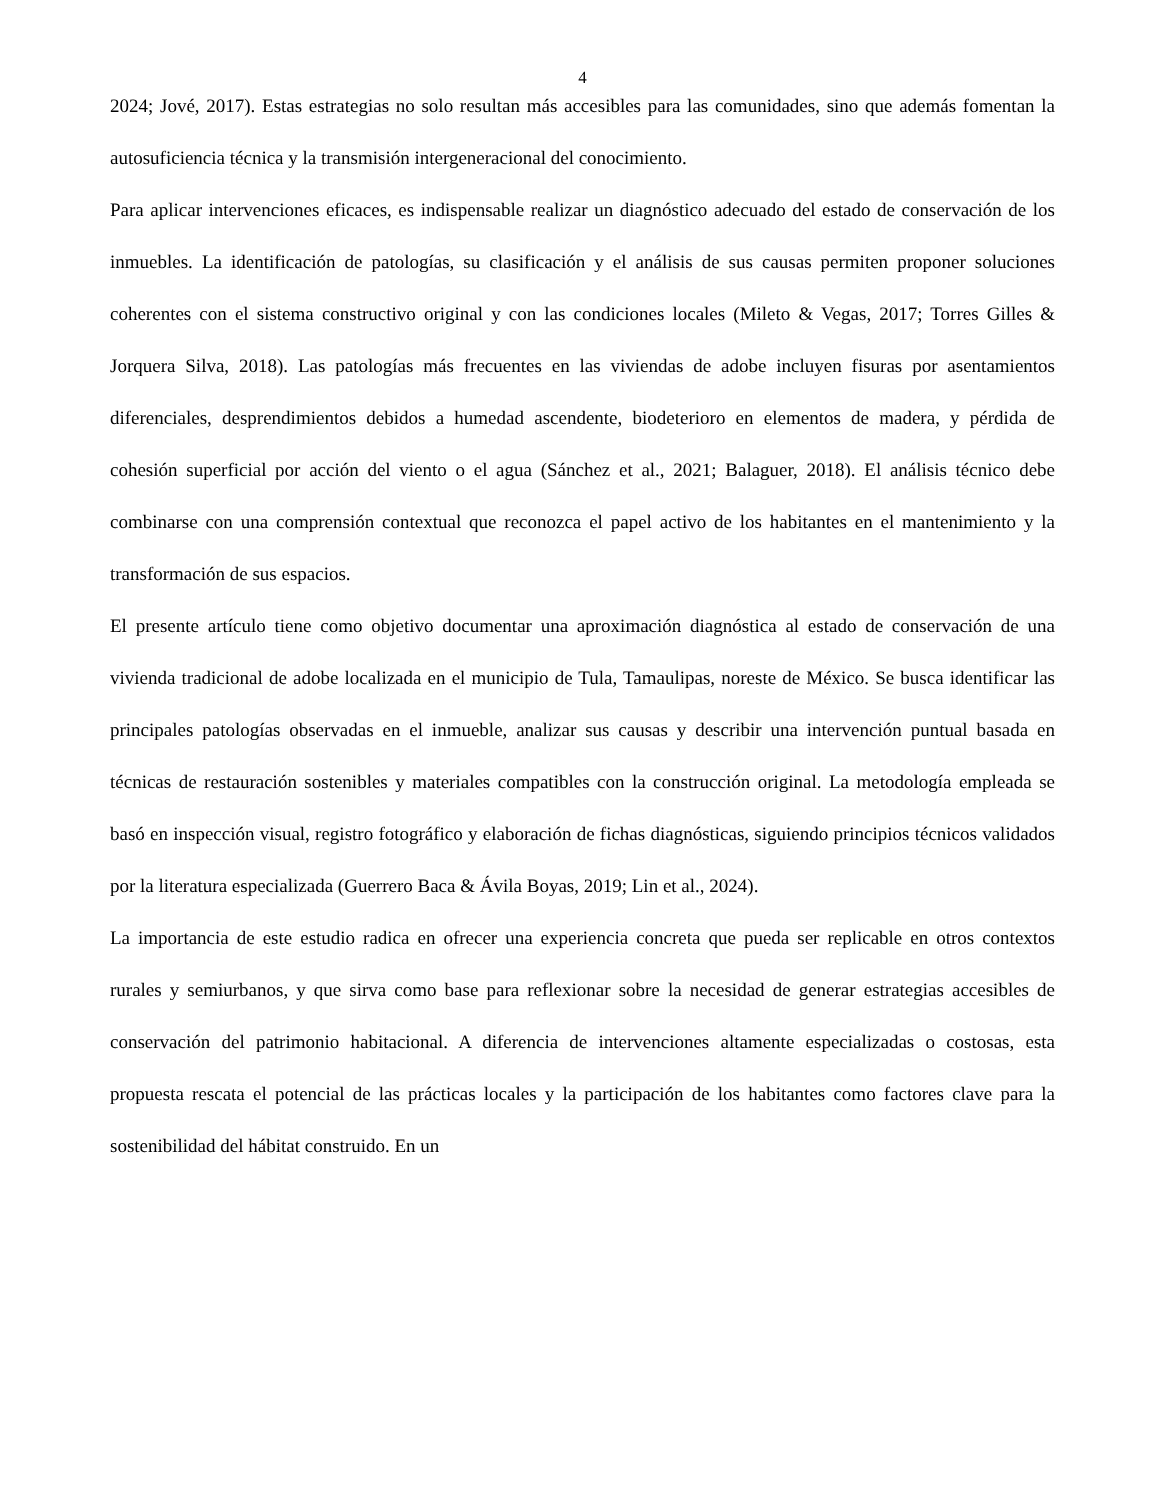4
2024; Jové, 2017). Estas estrategias no solo resultan más accesibles para las comunidades, sino que además fomentan la autosuficiencia técnica y la transmisión intergeneracional del conocimiento.
Para aplicar intervenciones eficaces, es indispensable realizar un diagnóstico adecuado del estado de conservación de los inmuebles. La identificación de patologías, su clasificación y el análisis de sus causas permiten proponer soluciones coherentes con el sistema constructivo original y con las condiciones locales (Mileto & Vegas, 2017; Torres Gilles & Jorquera Silva, 2018). Las patologías más frecuentes en las viviendas de adobe incluyen fisuras por asentamientos diferenciales, desprendimientos debidos a humedad ascendente, biodeterioro en elementos de madera, y pérdida de cohesión superficial por acción del viento o el agua (Sánchez et al., 2021; Balaguer, 2018). El análisis técnico debe combinarse con una comprensión contextual que reconozca el papel activo de los habitantes en el mantenimiento y la transformación de sus espacios.
El presente artículo tiene como objetivo documentar una aproximación diagnóstica al estado de conservación de una vivienda tradicional de adobe localizada en el municipio de Tula, Tamaulipas, noreste de México. Se busca identificar las principales patologías observadas en el inmueble, analizar sus causas y describir una intervención puntual basada en técnicas de restauración sostenibles y materiales compatibles con la construcción original. La metodología empleada se basó en inspección visual, registro fotográfico y elaboración de fichas diagnósticas, siguiendo principios técnicos validados por la literatura especializada (Guerrero Baca & Ávila Boyas, 2019; Lin et al., 2024).
La importancia de este estudio radica en ofrecer una experiencia concreta que pueda ser replicable en otros contextos rurales y semiurbanos, y que sirva como base para reflexionar sobre la necesidad de generar estrategias accesibles de conservación del patrimonio habitacional. A diferencia de intervenciones altamente especializadas o costosas, esta propuesta rescata el potencial de las prácticas locales y la participación de los habitantes como factores clave para la sostenibilidad del hábitat construido. En un